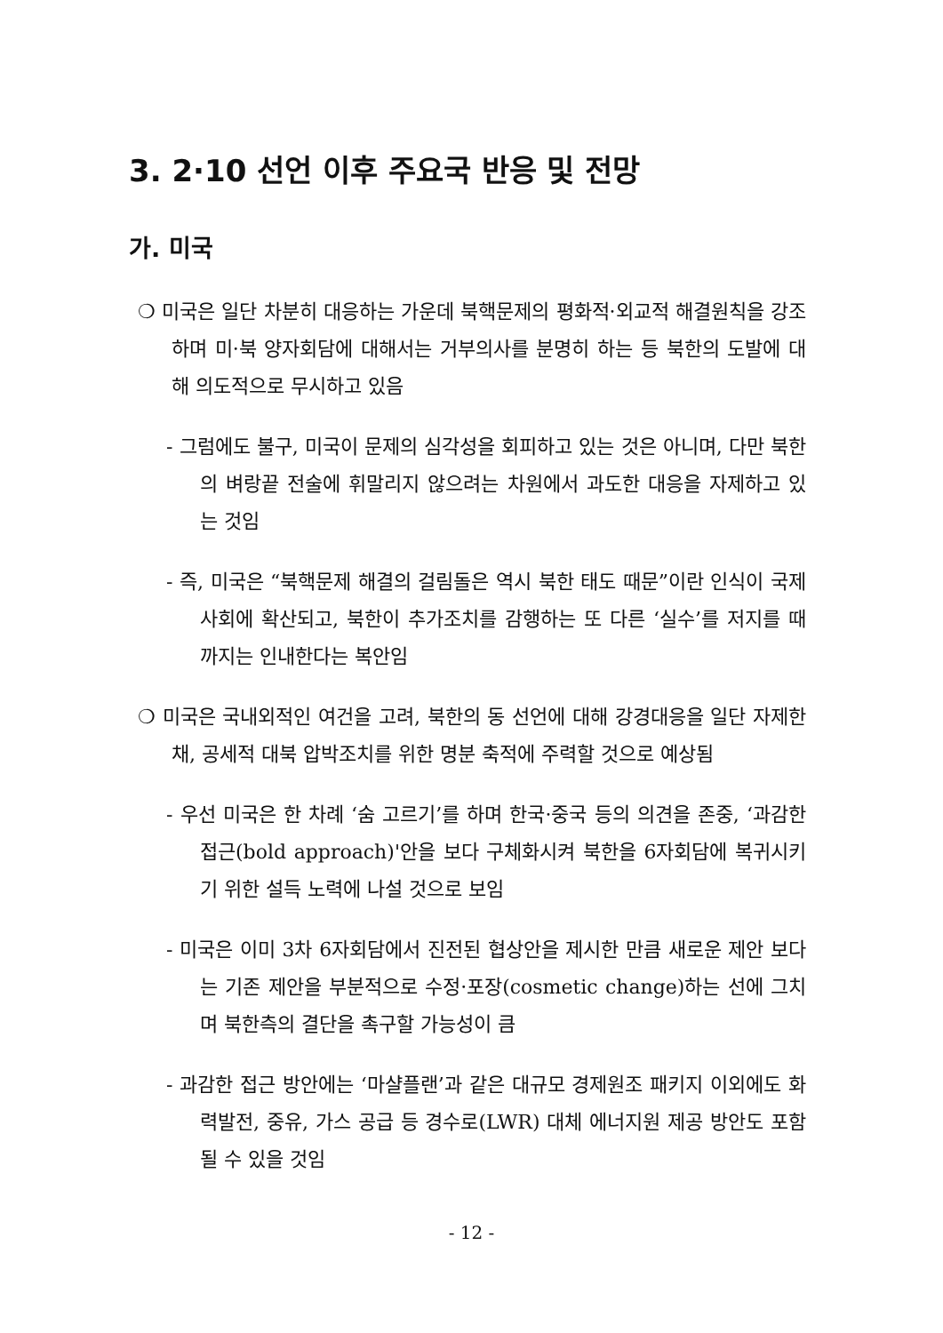3. 2·10 선언 이후 주요국 반응 및 전망
가. 미국
❍ 미국은 일단 차분히 대응하는 가운데 북핵문제의 평화적·외교적 해결원칙을 강조하며 미·북 양자회담에 대해서는 거부의사를 분명히 하는 등 북한의 도발에 대해 의도적으로 무시하고 있음
- 그럼에도 불구, 미국이 문제의 심각성을 회피하고 있는 것은 아니며, 다만 북한의 벼랑끝 전술에 휘말리지 않으려는 차원에서 과도한 대응을 자제하고 있는 것임
- 즉, 미국은 “북핵문제 해결의 걸림돌은 역시 북한 태도 때문”이란 인식이 국제사회에 확산되고, 북한이 추가조치를 감행하는 또 다른 ‘실수’를 저지를 때까지는 인내한다는 복안임
❍ 미국은 국내외적인 여건을 고려, 북한의 동 선언에 대해 강경대응을 일단 자제한 채, 공세적 대북 압박조치를 위한 명분 축적에 주력할 것으로 예상됨
- 우선 미국은 한 차례 ‘숨 고르기’를 하며 한국·중국 등의 의견을 존중, ‘과감한 접근(bold approach)'안을 보다 구체화시켜 북한을 6자회담에 복귀시키기 위한 설득 노력에 나설 것으로 보임
- 미국은 이미 3차 6자회담에서 진전된 협상안을 제시한 만큼 새로운 제안 보다는 기존 제안을 부분적으로 수정·포장(cosmetic change)하는 선에 그치며 북한측의 결단을 촉구할 가능성이 큼
- 과감한 접근 방안에는 ‘마샬플랜’과 같은 대규모 경제원조 패키지 이외에도 화력발전, 중유, 가스 공급 등 경수로(LWR) 대체 에너지원 제공 방안도 포함될 수 있을 것임
- 12 -